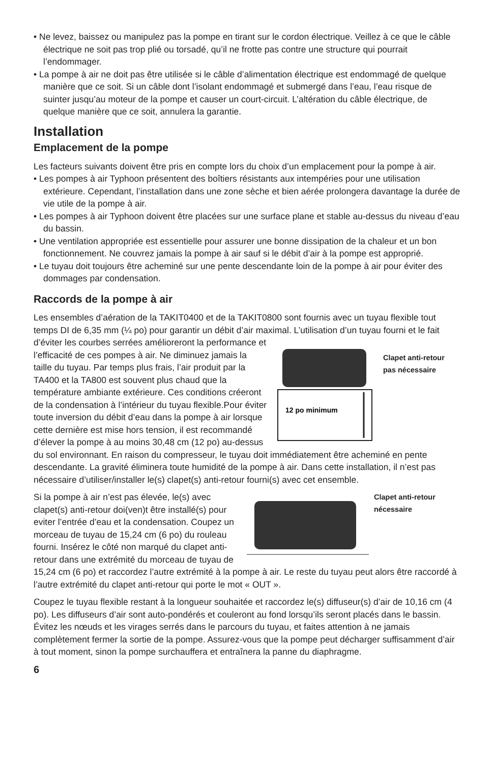• Ne levez, baissez ou manipulez pas la pompe en tirant sur le cordon électrique. Veillez à ce que le câble électrique ne soit pas trop plié ou torsadé, qu’il ne frotte pas contre une structure qui pourrait l’endommager.
• La pompe à air ne doit pas être utilisée si le câble d’alimentation électrique est endommagé de quelque manière que ce soit. Si un câble dont l’isolant endommagé et submergé dans l’eau, l’eau risque de suinter jusqu’au moteur de la pompe et causer un court-circuit. L’altération du câble électrique, de quelque manière que ce soit, annulera la garantie.
Installation
Emplacement de la pompe
Les facteurs suivants doivent être pris en compte lors du choix d’un emplacement pour la pompe à air.
• Les pompes à air Typhoon présentent des boîtiers résistants aux intempéries pour une utilisation extérieure. Cependant, l’installation dans une zone sèche et bien aérée prolongera davantage la durée de vie utile de la pompe à air.
• Les pompes à air Typhoon doivent être placées sur une surface plane et stable au-dessus du niveau d’eau du bassin.
• Une ventilation appropriée est essentielle pour assurer une bonne dissipation de la chaleur et un bon fonctionnement. Ne couvrez jamais la pompe à air sauf si le débit d’air à la pompe est approprié.
• Le tuyau doit toujours être acheminé sur une pente descendante loin de la pompe à air pour éviter des dommages par condensation.
Raccords de la pompe à air
Les ensembles d’aération de la TAKIT0400 et de la TAKIT0800 sont fournis avec un tuyau flexible tout temps DI de 6,35 mm (¼ po) pour garantir un débit d’air maximal. L’utilisation d’un
12 po minimum
Clapet anti-retour
pas nécessaire
tuyau fourni et le fait d’éviter les courbes serrées amélioreront la performance et l’efficacité de ces pompes à air. Ne diminuez jamais la taille du tuyau. Par temps plus frais, l’air produit par la TA400 et la TA800 est souvent plus chaud que la température ambiante extérieure. Ces conditions créeront de la condensation à l’intérieur du tuyau flexible.Pour éviter toute inversion du débit d’eau dans la pompe à air lorsque cette dernière est mise hors tension, il est recommandé d’élever la pompe à au moins 30,48 cm (12 po) au-dessus du sol environnant. En raison du compresseur, le tuyau doit immédiatement être acheminé en pente descendante. La gravité éliminera toute humidité de la pompe à air. Dans cette installation, il n’est pas nécessaire d’utiliser/installer le(s) clapet(s) anti-retour fourni(s) avec cet ensemble.
Clapet anti-retour
nécessaire
Si la pompe à air n’est pas élevée, le(s) avec clapet(s) anti-retour doi(ven)t être installé(s) pour eviter l’entrée d’eau et la condensation. Coupez un morceau de tuyau de 15,24 cm (6 po) du rouleau fourni. Insérez le côté non marqué du clapet anti-retour dans une extrémité du morceau de tuyau de 15,24 cm (6 po) et raccordez l’autre extrémité à la pompe à air. Le reste du tuyau peut alors être raccordé à l’autre extrémité du clapet anti-retour qui porte le mot « OUT ».
Coupez le tuyau flexible restant à la longueur souhaitée et raccordez le(s) diffuseur(s) d’air de 10,16 cm (4 po). Les diffuseurs d’air sont auto-pondérés et couleront au fond lorsqu’ils seront placés dans le bassin. Évitez les nœuds et les virages serrés dans le parcours du tuyau, et faites attention à ne jamais complètement fermer la sortie de la pompe. Assurez-vous que la pompe peut décharger suffisamment d’air à tout moment, sinon la pompe surchauffera et entraînera la panne du diaphragme.
6